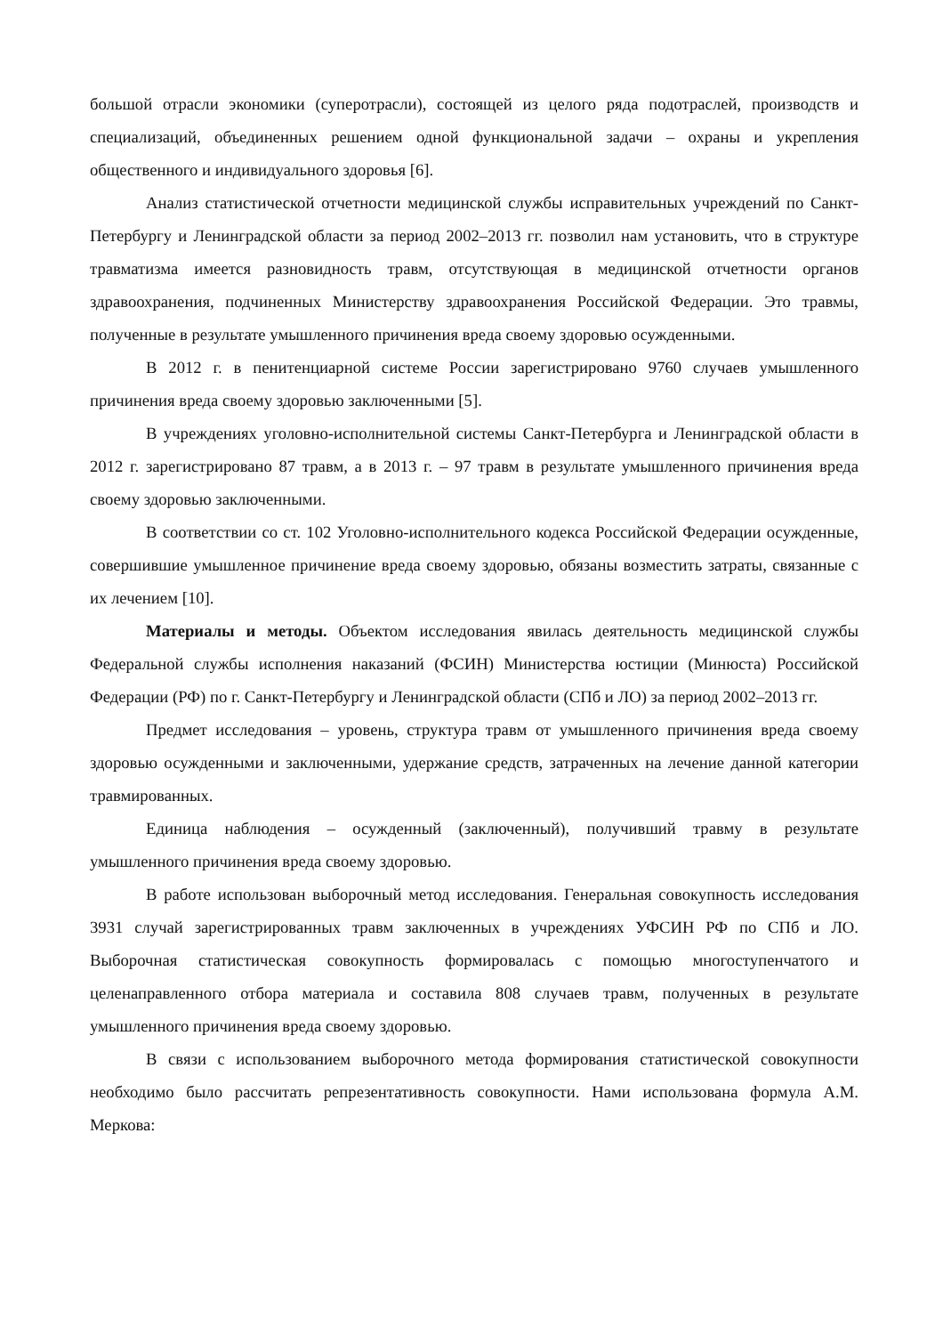большой отрасли экономики (суперотрасли), состоящей из целого ряда подотраслей, производств и специализаций, объединенных решением одной функциональной задачи – охраны и укрепления общественного и индивидуального здоровья [6].
Анализ статистической отчетности медицинской службы исправительных учреждений по Санкт-Петербургу и Ленинградской области за период 2002–2013 гг. позволил нам установить, что в структуре травматизма имеется разновидность травм, отсутствующая в медицинской отчетности органов здравоохранения, подчиненных Министерству здравоохранения Российской Федерации. Это травмы, полученные в результате умышленного причинения вреда своему здоровью осужденными.
В 2012 г. в пенитенциарной системе России зарегистрировано 9760 случаев умышленного причинения вреда своему здоровью заключенными [5].
В учреждениях уголовно-исполнительной системы Санкт-Петербурга и Ленинградской области в 2012 г. зарегистрировано 87 травм, а в 2013 г. – 97 травм в результате умышленного причинения вреда своему здоровью заключенными.
В соответствии со ст. 102 Уголовно-исполнительного кодекса Российской Федерации осужденные, совершившие умышленное причинение вреда своему здоровью, обязаны возместить затраты, связанные с их лечением [10].
Материалы и методы. Объектом исследования явилась деятельность медицинской службы Федеральной службы исполнения наказаний (ФСИН) Министерства юстиции (Минюста) Российской Федерации (РФ) по г. Санкт-Петербургу и Ленинградской области (СПб и ЛО) за период 2002–2013 гг.
Предмет исследования – уровень, структура травм от умышленного причинения вреда своему здоровью осужденными и заключенными, удержание средств, затраченных на лечение данной категории травмированных.
Единица наблюдения – осужденный (заключенный), получивший травму в результате умышленного причинения вреда своему здоровью.
В работе использован выборочный метод исследования. Генеральная совокупность исследования 3931 случай зарегистрированных травм заключенных в учреждениях УФСИН РФ по СПб и ЛО. Выборочная статистическая совокупность формировалась с помощью многоступенчатого и целенаправленного отбора материала и составила 808 случаев травм, полученных в результате умышленного причинения вреда своему здоровью.
В связи с использованием выборочного метода формирования статистической совокупности необходимо было рассчитать репрезентативность совокупности. Нами использована формула А.М. Меркова: